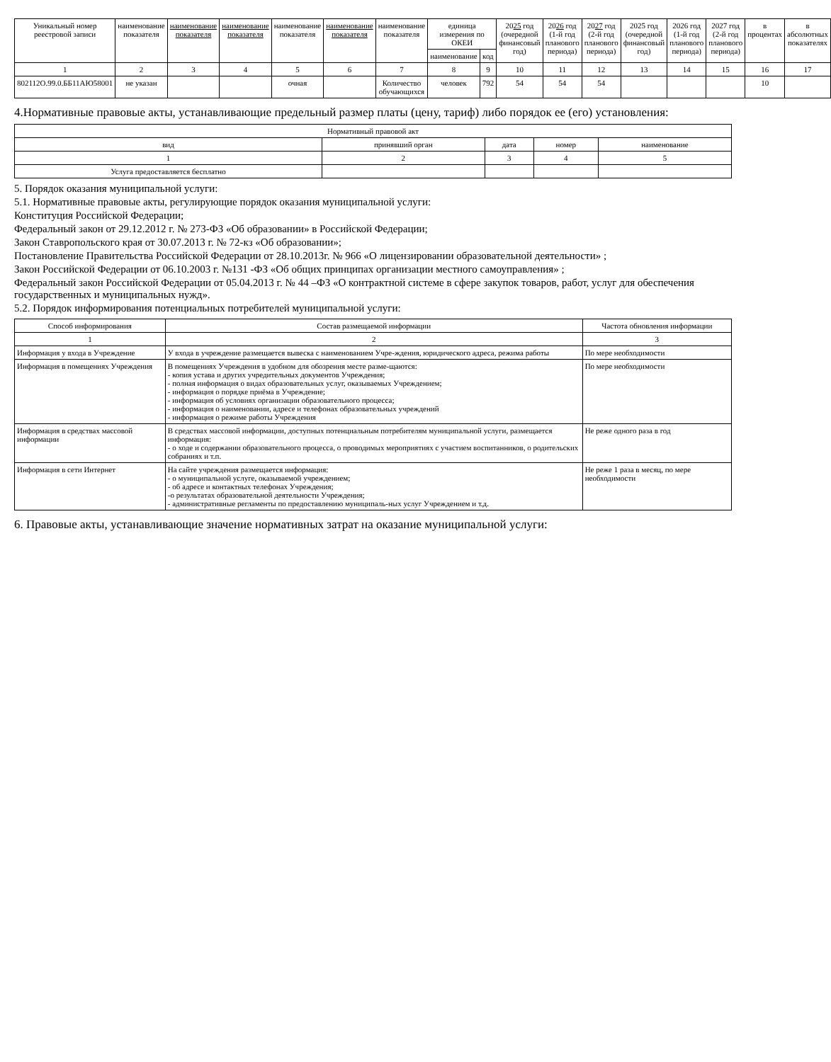| Уникальный номер реестровой записи | наименование показателя | наименование показателя | наименование показателя | наименование показателя | наименование показателя | наименование показателя | единица измерения по ОКЕИ | | 20 25 год (очередной финансовый год) | 20 26 год (1-й год планового периода) | 20 27 год (2-й год планового периода) | 2025 год (очередной финансовый год) | 2026 год (1-й год планового периода) | 2027 год (2-й год планового периода) | в процентах | в абсолютных показателях |
| --- | --- | --- | --- | --- | --- | --- | --- | --- | --- | --- | --- | --- | --- | --- | --- | --- |
| | | | | | | | наименование | код | | | | | | | | |
| 1 | 2 | 3 | 4 | 5 | 6 | 7 | 8 | 9 | 10 | 11 | 12 | 13 | 14 | 15 | 16 | 17 |
| 802112О.99.0.ББ11АЮ58001 | не указан | | | очная | | Количество обучающихся | человек | 792 | 54 | 54 | 54 | | | | 10 | |
4.Нормативные правовые акты, устанавливающие предельный размер платы (цену, тариф) либо порядок ее (его) установления:
| Нормативный правовой акт | | | | |
| --- | --- | --- | --- | --- |
| вид | принявший орган | дата | номер | наименование |
| 1 | 2 | 3 | 4 | 5 |
| Услуга предоставляется бесплатно | | | | |
5. Порядок оказания муниципальной услуги:
5.1. Нормативные правовые акты, регулирующие порядок оказания муниципальной услуги:
Конституция Российской Федерации;
Федеральный закон от 29.12.2012 г. № 273-ФЗ «Об образовании» в Российской Федерации;
Закон Ставропольского края от 30.07.2013 г. № 72-кз «Об образовании»;
Постановление Правительства Российской Федерации от 28.10.2013г. № 966 «О лицензировании образовательной деятельности» ;
Закон Российской Федерации от 06.10.2003 г. №131 -ФЗ «Об общих принципах организации местного самоуправления» ;
Федеральный закон Российской Федерации от 05.04.2013 г. № 44 –ФЗ «О контрактной системе в сфере закупок товаров, работ, услуг для обеспечения государственных и муниципальных нужд».
5.2. Порядок информирования потенциальных потребителей муниципальной услуги:
| Способ информирования | Состав размещаемой информации | Частота обновления информации |
| --- | --- | --- |
| 1 | 2 | 3 |
| Информация у входа в Учреждение | У входа в учреждение размещается вывеска с наименованием Учре-ждения, юридического адреса, режима работы | По мере необходимости |
| Информация в помещениях Учреждения | В помещениях Учреждения в удобном для обозрения месте разме-щаются: - копия устава и других учредительных документов Учреждения; - полная информация о видах образовательных услуг, оказываемых Учреждением; - информация о порядке приёма в Учреждение; - информация об условиях организации образовательного процесса; - информация о наименовании, адресе и телефонах образовательных учреждений - информация о режиме работы Учреждения | По мере необходимости |
| Информация в средствах массовой информации | В средствах массовой информации, доступных потенциальным потребителям муниципальной услуги, размещается информация: - о ходе и содержании образовательного процесса, о проводимых мероприятиях с участием воспитанников, о родительских собраниях и т.п. | Не реже одного раза в год |
| Информация в сети Интернет | На сайте учреждения размещается информация: - о муниципальной услуге, оказываемой учреждением; - об адресе и контактных телефонах Учреждения; -о результатах образовательной деятельности Учреждения; - административные регламенты по предоставлению муниципаль-ных услуг Учреждением и т.д. | Не реже 1 раза в месяц, по мере необходимости |
6. Правовые акты, устанавливающие значение нормативных затрат на оказание муниципальной услуги: